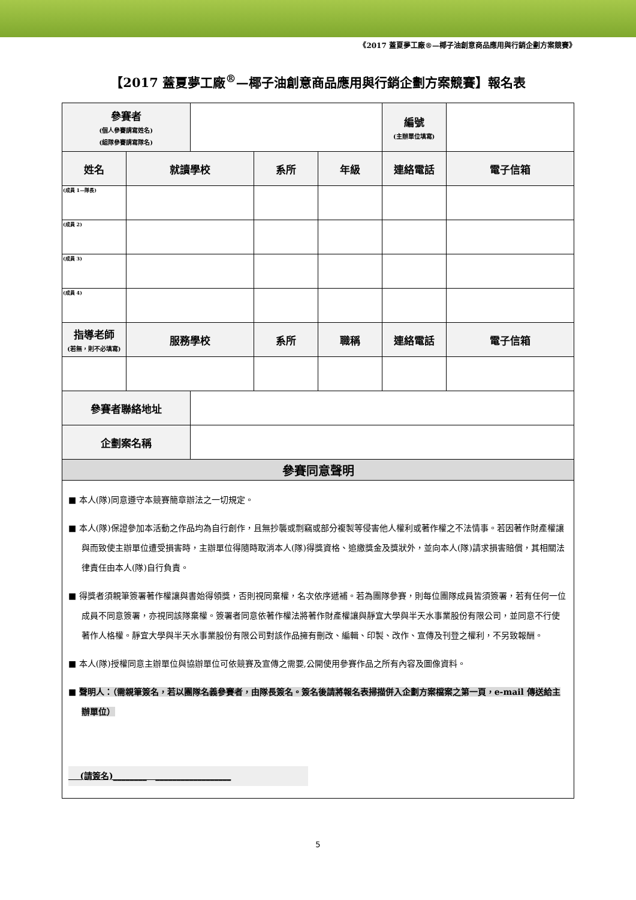《2017 蓋夏夢工廠®—椰子油創意商品應用與行銷企劃方案競賽》
【2017 蓋夏夢工廠<sup>®</sup>—椰子油創意商品應用與行銷企劃方案競賽】報名表
| 參賽者 (個人參賽請寫姓名) (組隊參賽請寫隊名) | | | | | 編號 (主辦單位填寫) | |
| 姓名 | 就讀學校 | | 系所 | 年級 | 連絡電話 | 電子信箱 |
| (成員 1—隊長) | | | | | | |
| (成員 2) | | | | | | |
| (成員 3) | | | | | | |
| (成員 4) | | | | | | |
| 指導老師 (若無，則不必填寫) | 服務學校 | | 系所 | 職稱 | 連絡電話 | 電子信箱 |
| 參賽者聯絡地址 | | | | | | |
| 企劃案名稱 | | | | | | |
| 參賽同意聲明 | | | | | | |
■ 本人(隊)同意遵守本競賽簡章辦法之一切規定。
■ 本人(隊)保證參加本活動之作品均為自行創作，且無抄襲或剽竊或部分複製等侵害他人權利或著作權之不法情事。若因著作財產權讓與而致使主辦單位遭受損害時，主辦單位得隨時取消本人(隊)得獎資格、追繳獎金及獎狀外，並向本人(隊)請求損害賠償，其相關法律責任由本人(隊)自行負責。
■ 得獎者須親筆簽署著作權讓與書始得領獎，否則視同棄權，名次依序遞補。若為團隊參賽，則每位團隊成員皆須簽署，若有任何一位成員不同意簽署，亦視同該隊棄權。簽署者同意依著作權法將著作財產權讓與靜宜大學與半天水事業股份有限公司，並同意不行使著作人格權。靜宜大學與半天水事業股份有限公司對該作品擁有刪改、編輯、印製、改作、宣傳及刊登之權利，不另致報酬。
■ 本人(隊)授權同意主辦單位與協辦單位可依競賽及宣傳之需要,公開使用參賽作品之所有內容及圖像資料。
■ 聲明人：（需親筆簽名，若以團隊名義參賽者，由隊長簽名。簽名後請將報名表掃描併入企劃方案檔案之第一頁，e-mail 傳送給主辦單位）
(請簽名)________ __________________
5